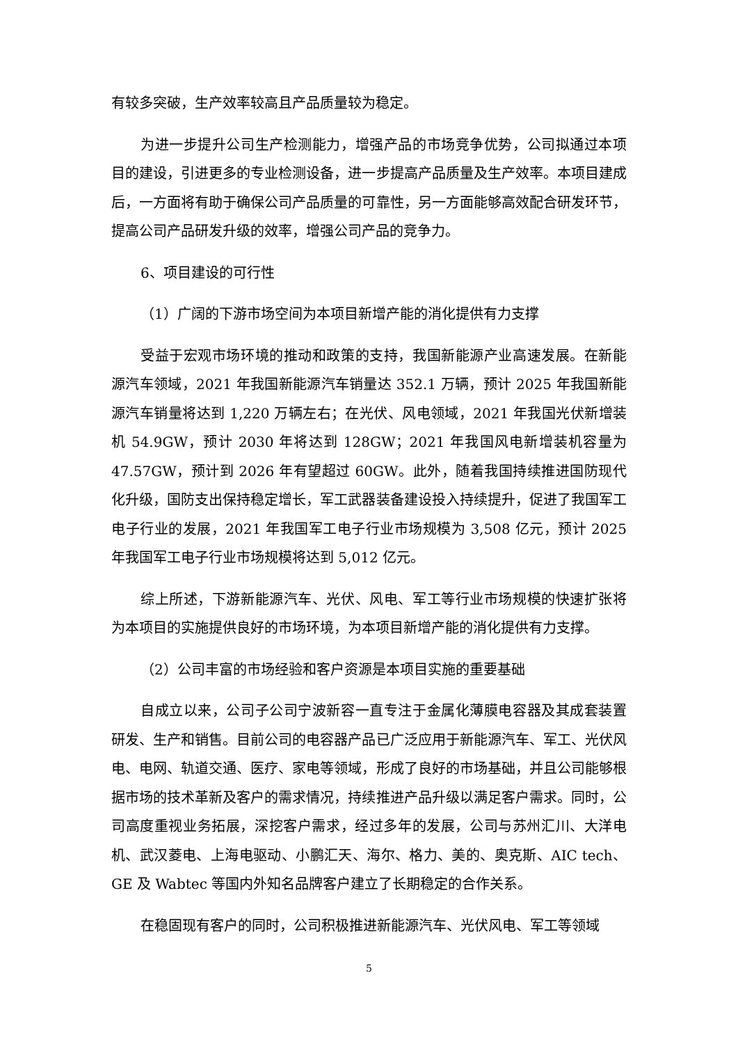有较多突破，生产效率较高且产品质量较为稳定。
为进一步提升公司生产检测能力，增强产品的市场竞争优势，公司拟通过本项目的建设，引进更多的专业检测设备，进一步提高产品质量及生产效率。本项目建成后，一方面将有助于确保公司产品质量的可靠性，另一方面能够高效配合研发环节，提高公司产品研发升级的效率，增强公司产品的竞争力。
6、项目建设的可行性
（1）广阔的下游市场空间为本项目新增产能的消化提供有力支撑
受益于宏观市场环境的推动和政策的支持，我国新能源产业高速发展。在新能源汽车领域，2021 年我国新能源汽车销量达 352.1 万辆，预计 2025 年我国新能源汽车销量将达到 1,220 万辆左右；在光伏、风电领域，2021 年我国光伏新增装机 54.9GW，预计 2030 年将达到 128GW；2021 年我国风电新增装机容量为 47.57GW，预计到 2026 年有望超过 60GW。此外，随着我国持续推进国防现代化升级，国防支出保持稳定增长，军工武器装备建设投入持续提升，促进了我国军工电子行业的发展，2021 年我国军工电子行业市场规模为 3,508 亿元，预计 2025 年我国军工电子行业市场规模将达到 5,012 亿元。
综上所述，下游新能源汽车、光伏、风电、军工等行业市场规模的快速扩张将为本项目的实施提供良好的市场环境，为本项目新增产能的消化提供有力支撑。
（2）公司丰富的市场经验和客户资源是本项目实施的重要基础
自成立以来，公司子公司宁波新容一直专注于金属化薄膜电容器及其成套装置研发、生产和销售。目前公司的电容器产品已广泛应用于新能源汽车、军工、光伏风电、电网、轨道交通、医疗、家电等领域，形成了良好的市场基础，并且公司能够根据市场的技术革新及客户的需求情况，持续推进产品升级以满足客户需求。同时，公司高度重视业务拓展，深挖客户需求，经过多年的发展，公司与苏州汇川、大洋电机、武汉菱电、上海电驱动、小鹏汇天、海尔、格力、美的、奥克斯、AIC tech、GE 及 Wabtec 等国内外知名品牌客户建立了长期稳定的合作关系。
在稳固现有客户的同时，公司积极推进新能源汽车、光伏风电、军工等领域
5